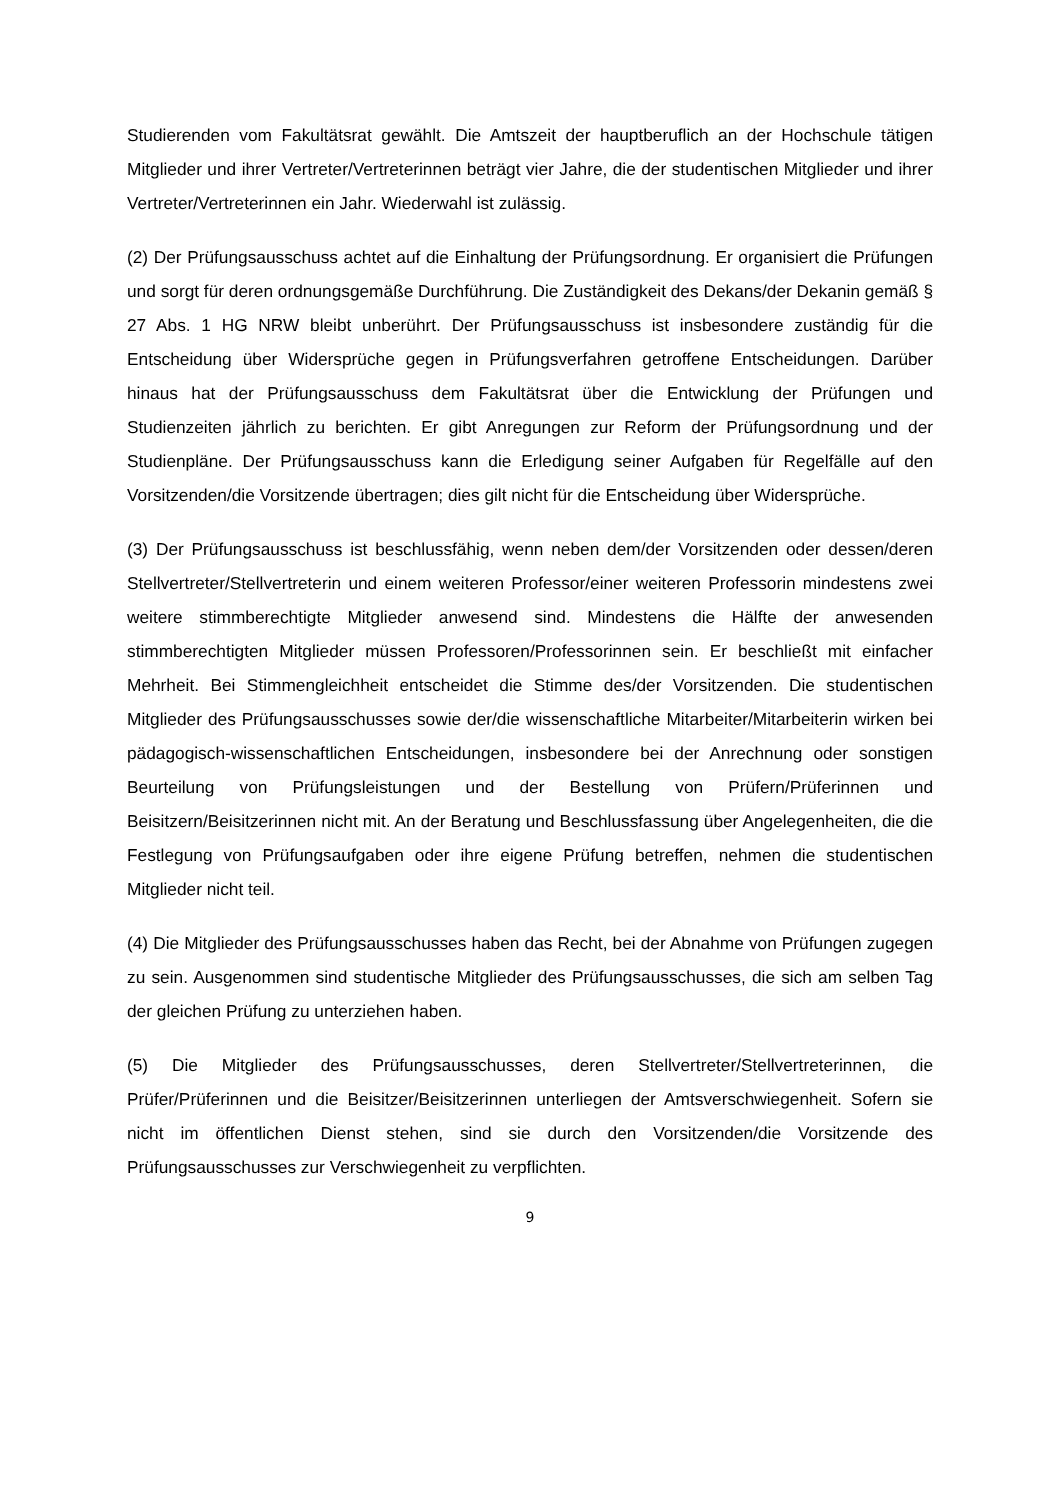Studierenden vom Fakultätsrat gewählt. Die Amtszeit der hauptberuflich an der Hochschule tätigen Mitglieder und ihrer Vertreter/Vertreterinnen beträgt vier Jahre, die der studentischen Mitglieder und ihrer Vertreter/Vertreterinnen ein Jahr. Wiederwahl ist zulässig.
(2) Der Prüfungsausschuss achtet auf die Einhaltung der Prüfungsordnung. Er organisiert die Prüfungen und sorgt für deren ordnungsgemäße Durchführung. Die Zuständigkeit des Dekans/der Dekanin gemäß § 27 Abs. 1 HG NRW bleibt unberührt. Der Prüfungsausschuss ist insbesondere zuständig für die Entscheidung über Widersprüche gegen in Prüfungsverfahren getroffene Entscheidungen. Darüber hinaus hat der Prüfungsausschuss dem Fakultätsrat über die Entwicklung der Prüfungen und Studienzeiten jährlich zu berichten. Er gibt Anregungen zur Reform der Prüfungsordnung und der Studienpläne. Der Prüfungsausschuss kann die Erledigung seiner Aufgaben für Regelfälle auf den Vorsitzenden/die Vorsitzende übertragen; dies gilt nicht für die Entscheidung über Widersprüche.
(3) Der Prüfungsausschuss ist beschlussfähig, wenn neben dem/der Vorsitzenden oder dessen/deren Stellvertreter/Stellvertreterin und einem weiteren Professor/einer weiteren Professorin mindestens zwei weitere stimmberechtigte Mitglieder anwesend sind. Mindestens die Hälfte der anwesenden stimmberechtigten Mitglieder müssen Professoren/Professorinnen sein. Er beschließt mit einfacher Mehrheit. Bei Stimmengleichheit entscheidet die Stimme des/der Vorsitzenden. Die studentischen Mitglieder des Prüfungsausschusses sowie der/die wissenschaftliche Mitarbeiter/Mitarbeiterin wirken bei pädagogisch-wissenschaftlichen Entscheidungen, insbesondere bei der Anrechnung oder sonstigen Beurteilung von Prüfungsleistungen und der Bestellung von Prüfern/Prüferinnen und Beisitzern/Beisitzerinnen nicht mit. An der Beratung und Beschlussfassung über Angelegenheiten, die die Festlegung von Prüfungsaufgaben oder ihre eigene Prüfung betreffen, nehmen die studentischen Mitglieder nicht teil.
(4) Die Mitglieder des Prüfungsausschusses haben das Recht, bei der Abnahme von Prüfungen zugegen zu sein. Ausgenommen sind studentische Mitglieder des Prüfungsausschusses, die sich am selben Tag der gleichen Prüfung zu unterziehen haben.
(5) Die Mitglieder des Prüfungsausschusses, deren Stellvertreter/Stellvertreterinnen, die Prüfer/Prüferinnen und die Beisitzer/Beisitzerinnen unterliegen der Amtsverschwiegenheit. Sofern sie nicht im öffentlichen Dienst stehen, sind sie durch den Vorsitzenden/die Vorsitzende des Prüfungsausschusses zur Verschwiegenheit zu verpflichten.
9